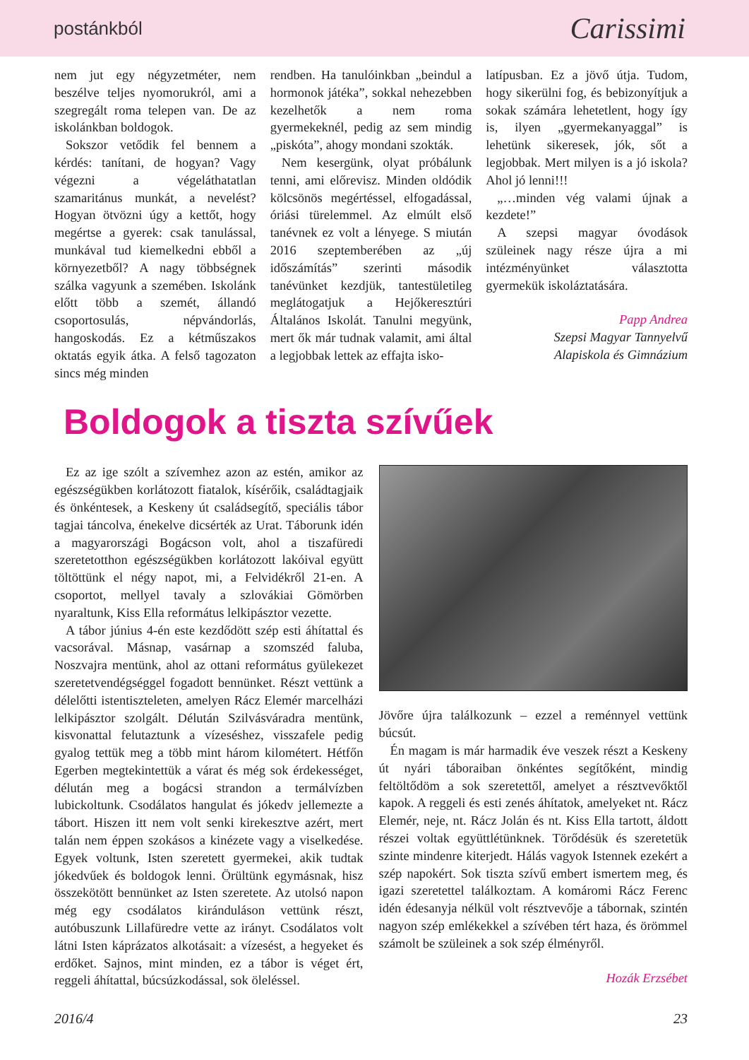postánkból Carissimi
nem jut egy négyzetméter, nem beszélve teljes nyomorukról, ami a szegregált roma telepen van. De az iskolánkban boldogok.
Sokszor vetődik fel bennem a kérdés: tanítani, de hogyan? Vagy végezni a végeláthatatlan szamaritánus munkát, a nevelést? Hogyan ötvözni úgy a kettőt, hogy megértse a gyerek: csak tanulással, munkával tud kiemelkedni ebből a környezetből? A nagy többségnek szálka vagyunk a szemében. Iskolánk előtt több a szemét, állandó csoportosulás, népvándorlás, hangoskodás. Ez a kétműszakos oktatás egyik átka. A felső tagozaton sincs még minden
rendben. Ha tanulóinkban „beindul a hormonok játéka”, sokkal nehezebben kezelhetők a nem roma gyermekeknél, pedig az sem mindig „piskóta”, ahogy mondani szokták.
Nem kesergünk, olyat próbálunk tenni, ami előrevisz. Minden oldódik kölcsönös megértéssel, elfogadással, óriási türelemmel. Az elmúlt első tanévnek ez volt a lényege. S miután 2016 szeptemberében az „új időszámítás” szerinti második tanévünket kezdjük, tantestületileg meglátogatjuk a Hejőkeresztúri Általános Iskolát. Tanulni megyünk, mert ők már tudnak valamit, ami által a legjobbak lettek az effajta isko-
latípusban. Ez a jövő útja. Tudom, hogy sikerülni fog, és bebizonyítjuk a sokak számára lehetetlent, hogy így is, ilyen „gyermekanyaggal” is lehetünk sikeresek, jók, sőt a legjobbak. Mert milyen is a jó iskola? Ahol jó lenni!!!
„…minden vég valami újnak a kezdete!”
A szepsi magyar óvodások szüleinek nagy része újra a mi intézményünket választotta gyermekük iskoláztatására.
Papp Andrea
Szepsi Magyar Tannyelvű
Alapiskola és Gimnázium
Boldogok a tiszta szívűek
Ez az ige szólt a szívemhez azon az estén, amikor az egészségükben korlátozott fiatalok, kísérőik, családtagjaik és önkéntesek, a Keskeny út családsegítő, speciális tábor tagjai táncolva, énekelve dicsérték az Urat. Táborunk idén a magyarországi Bogácson volt, ahol a tiszafüredi szeretetotthon egészségükben korlátozott lakóival együtt töltöttünk el négy napot, mi, a Felvidékről 21-en. A csoportot, mellyel tavaly a szlovákiai Gömörben nyaraltunk, Kiss Ella református lelkipásztor vezette.
A tábor június 4-én este kezdődött szép esti áhítattal és vacsorával. Másnap, vasárnap a szomszéd faluba, Noszvajra mentünk, ahol az ottani református gyülekezet szeretetvendégséggel fogadott bennünket. Részt vettünk a délelőtti istentiszteleten, amelyen Rácz Elemér marcelházi lelkipásztor szolgált. Délután Szilvásváradra mentünk, kisvonattal felutaztunk a vízeséshez, visszafele pedig gyalog tettük meg a több mint három kilométert. Hétfőn Egerben megtekintettük a várat és még sok érdekességet, délután meg a bogácsi strandon a termálvízben lubickoltunk. Csodálatos hangulat és jókedv jellemezte a tábort. Hiszen itt nem volt senki kirekesztve azért, mert talán nem éppen szokásos a kinézete vagy a viselkedése. Egyek voltunk, Isten szeretett gyermekei, akik tudtak jókedvűek és boldogok lenni. Örültünk egymásnak, hisz összekötött bennünket az Isten szeretete. Az utolsó napon még egy csodálatos kiránduláson vettünk részt, autóbuszunk Lillafüredre vette az irányt. Csodálatos volt látni Isten káprázatos alkotásait: a vízesést, a hegyeket és erdőket. Sajnos, mint minden, ez a tábor is véget ért, reggeli áhítattal, búcsúzkodással, sok öleléssel.
Jövőre újra találkozunk – ezzel a reménnyel vettünk búcsút.
Én magam is már harmadik éve veszek részt a Keskeny út nyári táboraiban önkéntes segítőként, mindig feltöltődöm a sok szeretettől, amelyet a résztvevőktől kapok. A reggeli és esti zenés áhítatok, amelyeket nt. Rácz Elemér, neje, nt. Rácz Jolán és nt. Kiss Ella tartott, áldott részei voltak együttlétünknek. Törődésük és szeretetük szinte mindenre kiterjedt. Hálás vagyok Istennek ezekért a szép napokért. Sok tiszta szívű embert ismertem meg, és igazi szeretettel találkoztam. A komáromi Rácz Ferenc idén édesanyja nélkül volt résztvevője a tábornak, szintén nagyon szép emlékekkel a szívében tért haza, és örömmel számolt be szüleinek a sok szép élményről.
Hozák Erzsébet
2016/4 23